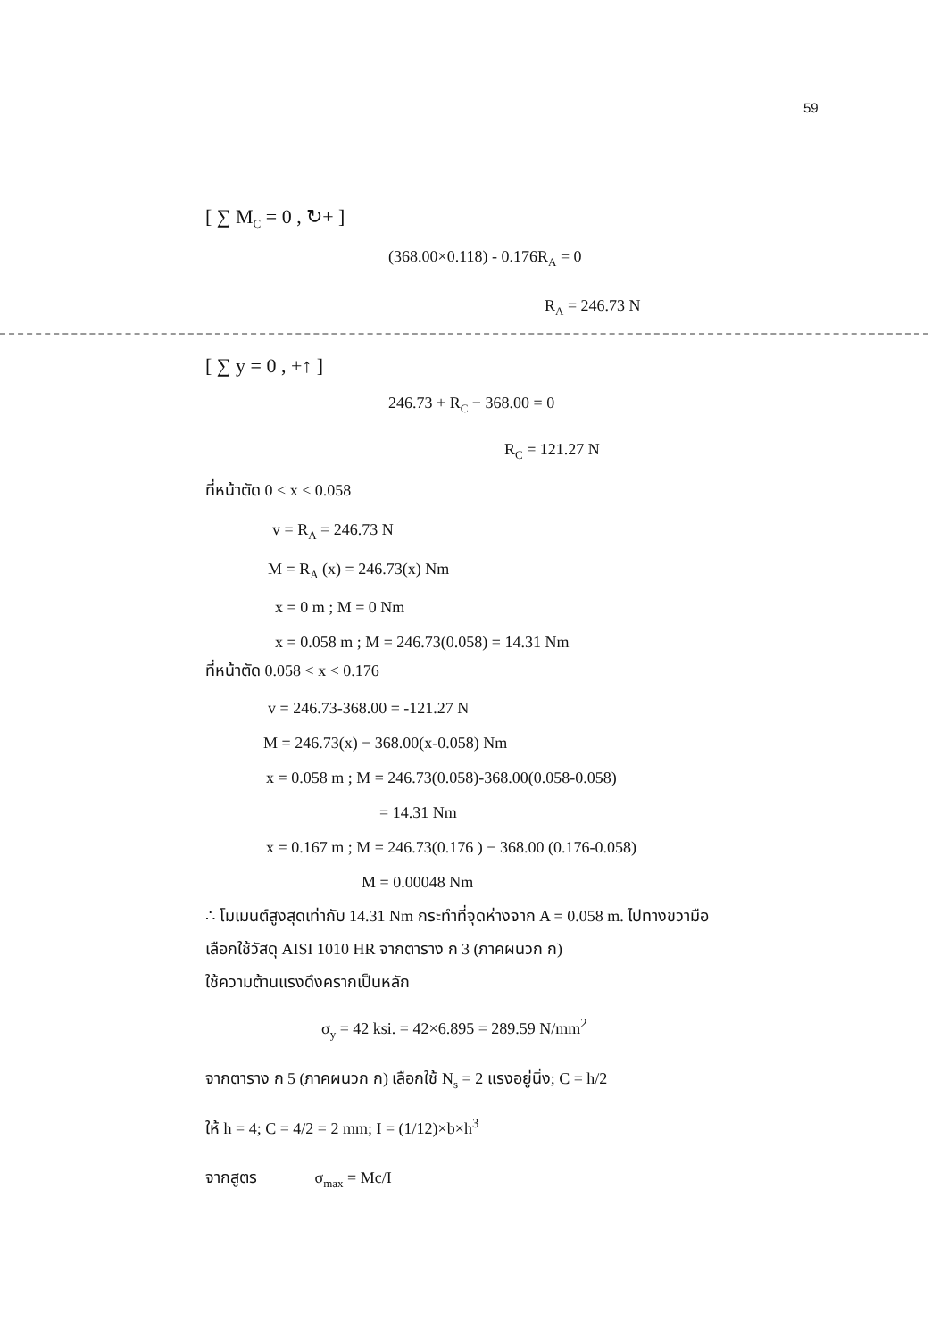59
[ ∑ M<sub>C</sub> = 0 , ↻+ ]
(368.00×0.118) - 0.176R<sub>A</sub> = 0
R<sub>A</sub> = 246.73 N
[ ∑ y = 0 , +↑ ]
246.73 + R<sub>C</sub> − 368.00 = 0
R<sub>C</sub> = 121.27 N
ที่หน้าตัด 0 < x < 0.058
v = R<sub>A</sub> = 246.73 N
M = R<sub>A</sub> (x) = 246.73(x) Nm
x = 0 m ; M = 0 Nm
x = 0.058 m ; M = 246.73(0.058) = 14.31 Nm
ที่หน้าตัด 0.058 < x < 0.176
v = 246.73-368.00 = -121.27 N
M = 246.73(x) − 368.00(x-0.058) Nm
x = 0.058 m ; M = 246.73(0.058)-368.00(0.058-0.058)
= 14.31 Nm
x = 0.167 m ; M = 246.73(0.176 ) − 368.00 (0.176-0.058)
M = 0.00048 Nm
∴ โมเมนต์สูงสุดเท่ากับ 14.31 Nm กระทำที่จุดห่างจาก A = 0.058 m. ไปทางขวามือ
เลือกใช้วัสดุ AISI 1010 HR จากตาราง ก 3 (ภาคผนวก ก)
ใช้ความต้านแรงดึงครากเป็นหลัก
σ<sub>y</sub> = 42 ksi. = 42×6.895 = 289.59 N/mm<sup>2</sup>
จากตาราง ก 5 (ภาคผนวก ก) เลือกใช้ N<sub>s</sub> = 2 แรงอยู่นิ่ง; C = h/2
ให้ h = 4; C = 4/2 = 2 mm; I = (1/12)×b×h<sup>3</sup>
จากสูตร σ<sub>max</sub> = Mc/I